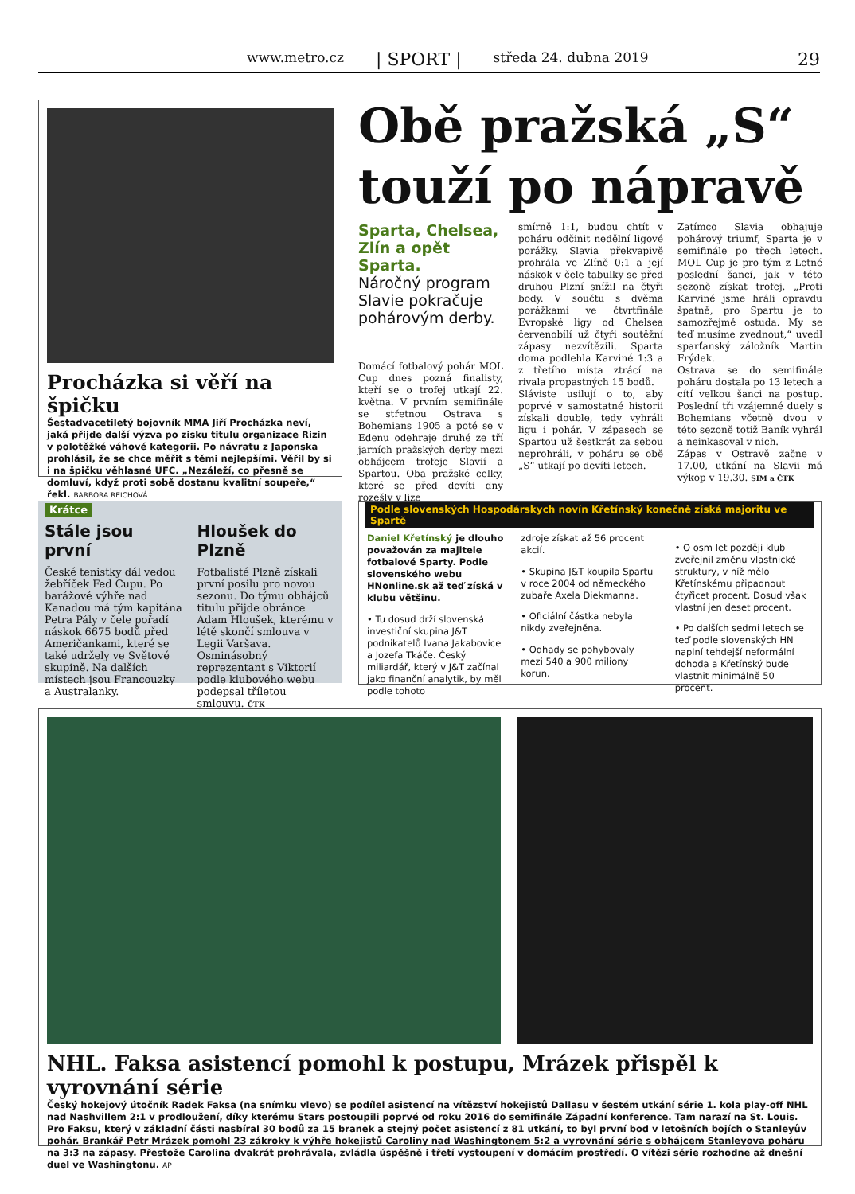www.metro.cz | SPORT | středa 24. dubna 2019 29
Procházka si věří na špičku
Šestadvacetiletý bojovník MMA Jiří Procházka neví, jaká přijde další výzva po zisku titulu organizace Rizin v polotěžké váhové kategorii. Po návratu z Japonska prohlásil, že se chce měřit s těmi nejlepšími. Věřil by si i na špičku věhlasné UFC. „Nezáleží, co přesně se domluví, když proti sobě dostanu kvalitní soupeře,“ řekl. BARBORA REICHOVÁ
Obě pražská „S“
touží po nápravě
Sparta, Chelsea, Zlín a opět Sparta.
Náročný program Slavie pokračuje pohárovým derby.
Domácí fotbalový pohár MOL Cup dnes pozná finalisty, kteří se o trofej utkají 22. května. V prvním semifinále se střetnou Ostrava s Bohemians 1905 a poté se v Edenu odehraje druhé ze tří jarních pražských derby mezi obhájcem trofeje Slavií a Spartou. Oba pražské celky, které se před devíti dny rozešly v lize
smírně 1:1, budou chtít v poháru odčinit nedělní ligové porážky. Slavia překvapivě prohrála ve Zlíně 0:1 a její náskok v čele tabulky se před druhou Plzní snížil na čtyři body. V součtu s dvěma porážkami ve čtvrtfinále Evropské ligy od Chelsea červenobílí už čtyři soutěžní zápasy nezvítězili. Sparta doma podlehla Karviné 1:3 a z třetího místa ztrácí na rivala propastných 15 bodů.
Sláviste usilují o to, aby poprvé v samostatné historii získali double, tedy vyhráli ligu i pohár. V zápasech se Spartou už šestkrát za sebou neprohráli, v poháru se obě „S“ utkají po devíti letech.
Zatímco Slavia obhajuje pohárový triumf, Sparta je v semifinále po třech letech. MOL Cup je pro tým z Letné poslední šancí, jak v této sezoně získat trofej. „Proti Karviné jsme hráli opravdu špatně, pro Spartu je to samozřejmě ostuda. My se teď musíme zvednout,“ uvedl sparťanský záložník Martin Frýdek.
Ostrava se do semifinále poháru dostala po 13 letech a cítí velkou šanci na postup. Poslední tři vzájemné duely s Bohemians včetně dvou v této sezoně totiž Baník vyhrál a neinkasoval v nich.
Zápas v Ostravě začne v 17.00, utkání na Slavii má výkop v 19.30. SIM a ČTK
Krátce
Stále jsou první
České tenistky dál vedou žebříček Fed Cupu. Po barážové výhře nad Kanadou má tým kapitána Petra Pály v čele pořadí náskok 6675 bodů před Američankami, které se také udržely ve Světové skupině. Na dalších místech jsou Francouzky a Australanky.
Hloušek do Plzně
Fotbalisté Plzně získali první posilu pro novou sezonu. Do týmu obhájců titulu přijde obránce Adam Hloušek, kterému v létě skončí smlouva v Legii Varšava. Osminásobný reprezentant s Viktorií podle klubového webu podepsal tříletou smlouvu. ČTK
Podle slovenských Hospodárskych novín Křetínský konečně získá majoritu ve Spartě
Daniel Křetínský je dlouho považován za majitele fotbalové Sparty. Podle slovenského webu HNonline.sk až teď získá v klubu většinu.
• Tu dosud drží slovenská investiční skupina J&T podnikatelů Ivana Jakabovice a Jozefa Tkáče. Český miliardář, který v J&T začínal jako finanční analytik, by měl podle tohoto
zdroje získat až 56 procent akcií.
• Skupina J&T koupila Spartu v roce 2004 od německého zubaře Axela Diekmanna.
• Oficiální částka nebyla nikdy zveřejněna.
• Odhady se pohybovaly mezi 540 a 900 miliony korun.
• O osm let později klub zveřejnil změnu vlastnické struktury, v níž mělo Křetínskému připadnout čtyřicet procent. Dosud však vlastní jen deset procent.
• Po dalších sedmi letech se teď podle slovenských HN naplní tehdejší neformální dohoda a Křetínský bude vlastnit minimálně 50 procent.
NHL. Faksa asistencí pomohl k postupu, Mrázek přispěl k vyrovnání série
Český hokejový útočník Radek Faksa (na snímku vlevo) se podílel asistencí na vítězství hokejistů Dallasu v šestém utkání série 1. kola play-off NHL nad Nashvillem 2:1 v prodloužení, díky kterému Stars postoupili poprvé od roku 2016 do semifinále Západní konference. Tam narazí na St. Louis. Pro Faksu, který v základní části nasbíral 30 bodů za 15 branek a stejný počet asistencí z 81 utkání, to byl první bod v letošních bojích o Stanleyův pohár. Brankář Petr Mrázek pomohl 23 zákroky k výhře hokejistů Caroliny nad Washingtonem 5:2 a vyrovnání série s obhájcem Stanleyova poháru na 3:3 na zápasy. Přestože Carolina dvakrát prohrávala, zvládla úspěšně i třetí vystoupení v domácím prostředí. O vítězi série rozhodne až dnešní duel ve Washingtonu. AP